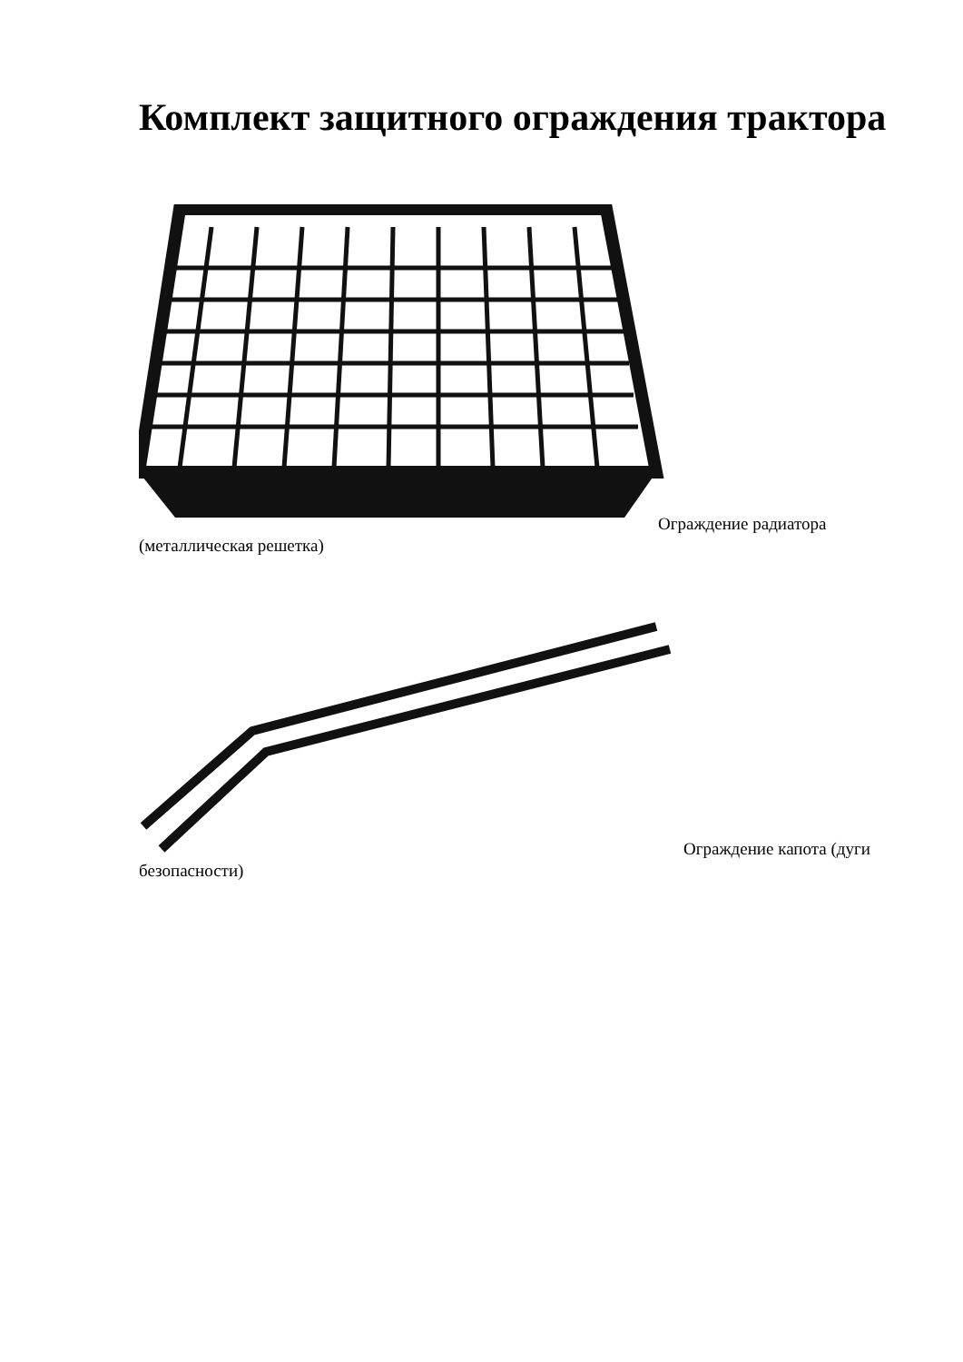Комплект защитного ограждения трактора
Ограждение радиатора
(металлическая решетка)
Ограждение капота (дуги
безопасности)